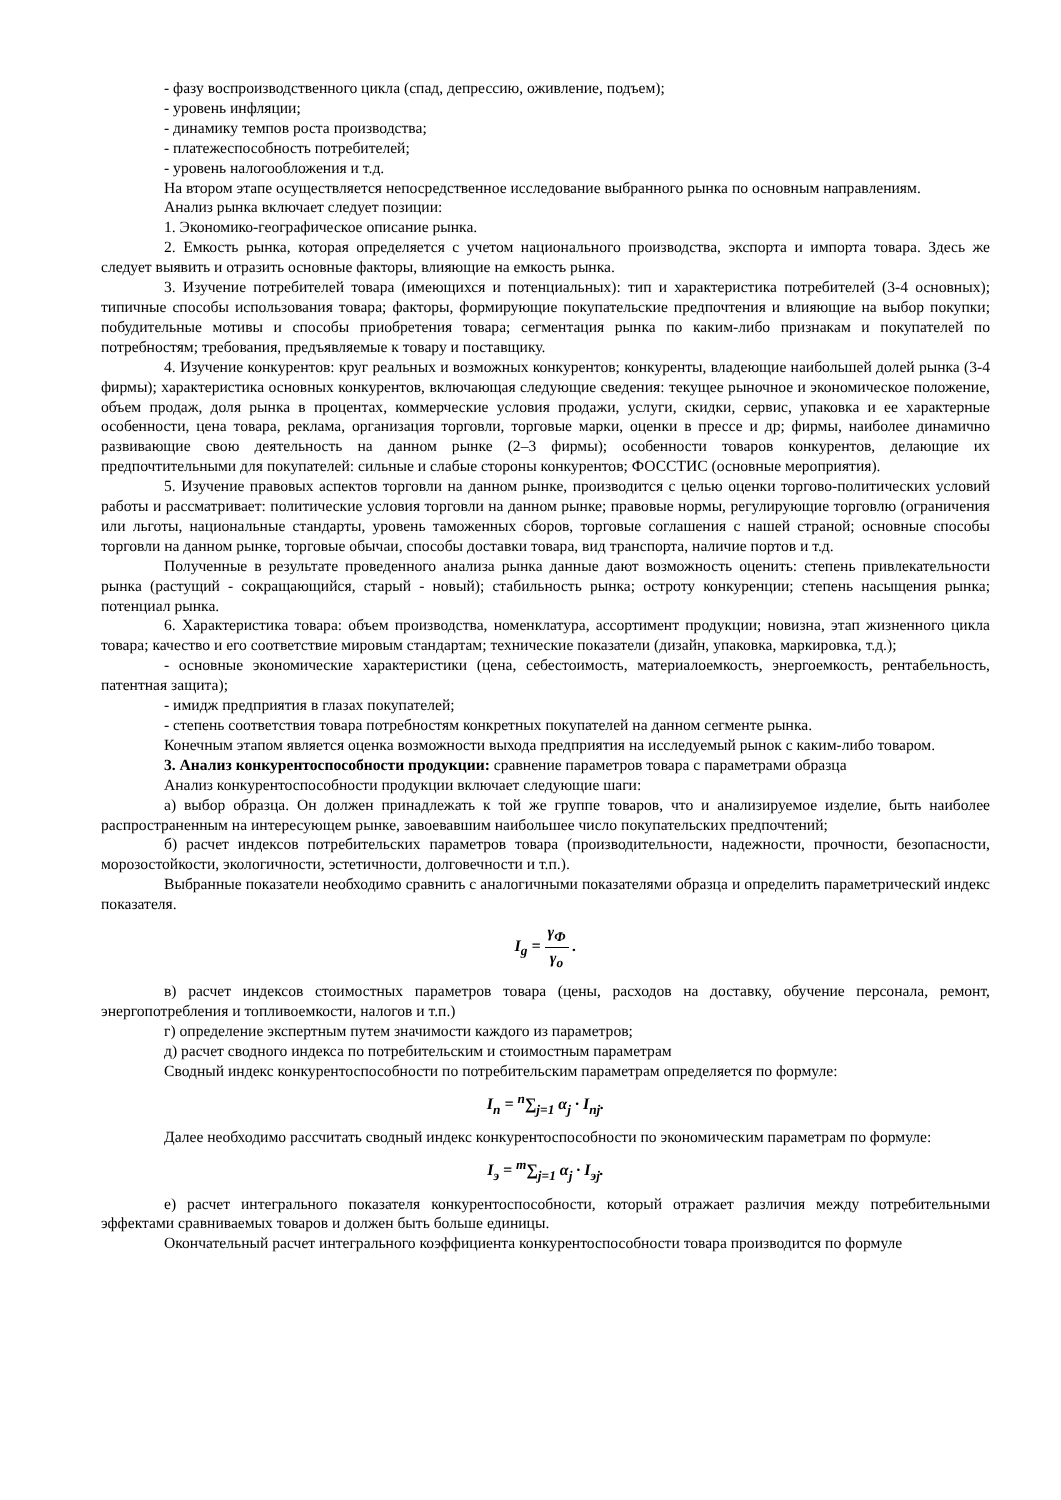- фазу воспроизводственного цикла (спад, депрессию, оживление, подъем);
- уровень инфляции;
- динамику темпов роста производства;
- платежеспособность потребителей;
- уровень налогообложения и т.д.
На втором этапе осуществляется непосредственное исследование выбранного рынка по основным направлениям.
Анализ рынка включает следует позиции:
1. Экономико-географическое описание рынка.
2. Емкость рынка, которая определяется с учетом национального производства, экспорта и импорта товара. Здесь же следует выявить и отразить основные факторы, влияющие на емкость рынка.
3. Изучение потребителей товара (имеющихся и потенциальных): тип и характеристика потребителей (3-4 основных); типичные способы использования товара; факторы, формирующие покупательские предпочтения и влияющие на выбор покупки; побудительные мотивы и способы приобретения товара; сегментация рынка по каким-либо признакам и покупателей по потребностям; требования, предъявляемые к товару и поставщику.
4. Изучение конкурентов: круг реальных и возможных конкурентов; конкуренты, владеющие наибольшей долей рынка (3-4 фирмы); характеристика основных конкурентов, включающая следующие сведения: текущее рыночное и экономическое положение, объем продаж, доля рынка в процентах, коммерческие условия продажи, услуги, скидки, сервис, упаковка и ее характерные особенности, цена товара, реклама, организация торговли, торговые марки, оценки в прессе и др; фирмы, наиболее динамично развивающие свою деятельность на данном рынке (2–3 фирмы); особенности товаров конкурентов, делающие их предпочтительными для покупателей: сильные и слабые стороны конкурентов; ФОССТИС (основные мероприятия).
5. Изучение правовых аспектов торговли на данном рынке, производится с целью оценки торгово-политических условий работы и рассматривает: политические условия торговли на данном рынке; правовые нормы, регулирующие торговлю (ограничения или льготы, национальные стандарты, уровень таможенных сборов, торговые соглашения с нашей страной; основные способы торговли на данном рынке, торговые обычаи, способы доставки товара, вид транспорта, наличие портов и т.д.
Полученные в результате проведенного анализа рынка данные дают возможность оценить: степень привлекательности рынка (растущий - сокращающийся, старый - новый); стабильность рынка; остроту конкуренции; степень насыщения рынка; потенциал рынка.
6. Характеристика товара: объем производства, номенклатура, ассортимент продукции; новизна, этап жизненного цикла товара; качество и его соответствие мировым стандартам; технические показатели (дизайн, упаковка, маркировка, т.д.);
- основные экономические характеристики (цена, себестоимость, материалоемкость, энергоемкость, рентабельность, патентная защита);
- имидж предприятия в глазах покупателей;
- степень соответствия товара потребностям конкретных покупателей на данном сегменте рынка.
Конечным этапом является оценка возможности выхода предприятия на исследуемый рынок с каким-либо товаром.
3. Анализ конкурентоспособности продукции: сравнение параметров товара с параметрами образца
Анализ конкурентоспособности продукции включает следующие шаги:
а) выбор образца. Он должен принадлежать к той же группе товаров, что и анализируемое изделие, быть наиболее распространенным на интересующем рынке, завоевавшим наибольшее число покупательских предпочтений;
б) расчет индексов потребительских параметров товара (производительности, надежности, прочности, безопасности, морозостойкости, экологичности, эстетичности, долговечности и т.п.).
Выбранные показатели необходимо сравнить с аналогичными показателями образца и определить параметрический индекс показателя.
I<sub>g</sub> = γ<sub>Ф</sub> γ<sub>o</sub> .
в) расчет индексов стоимостных параметров товара (цены, расходов на доставку, обучение персонала, ремонт, энергопотребления и топливоемкости, налогов и т.п.)
г) определение экспертным путем значимости каждого из параметров;
д) расчет сводного индекса по потребительским и стоимостным параметрам
Сводный индекс конкурентоспособности по потребительским параметрам определяется по формуле:
I<sub>n</sub> = <sup>n</sup>∑<sub>j=1</sub> α<sub>j</sub> · I<sub>nj</sub>.
Далее необходимо рассчитать сводный индекс конкурентоспособности по экономическим параметрам по формуле:
I<sub>э</sub> = <sup>m</sup>∑<sub>j=1</sub> α<sub>j</sub> · I<sub>эj</sub>.
е) расчет интегрального показателя конкурентоспособности, который отражает различия между потребительными эффектами сравниваемых товаров и должен быть больше единицы.
Окончательный расчет интегрального коэффициента конкурентоспособности товара производится по формуле